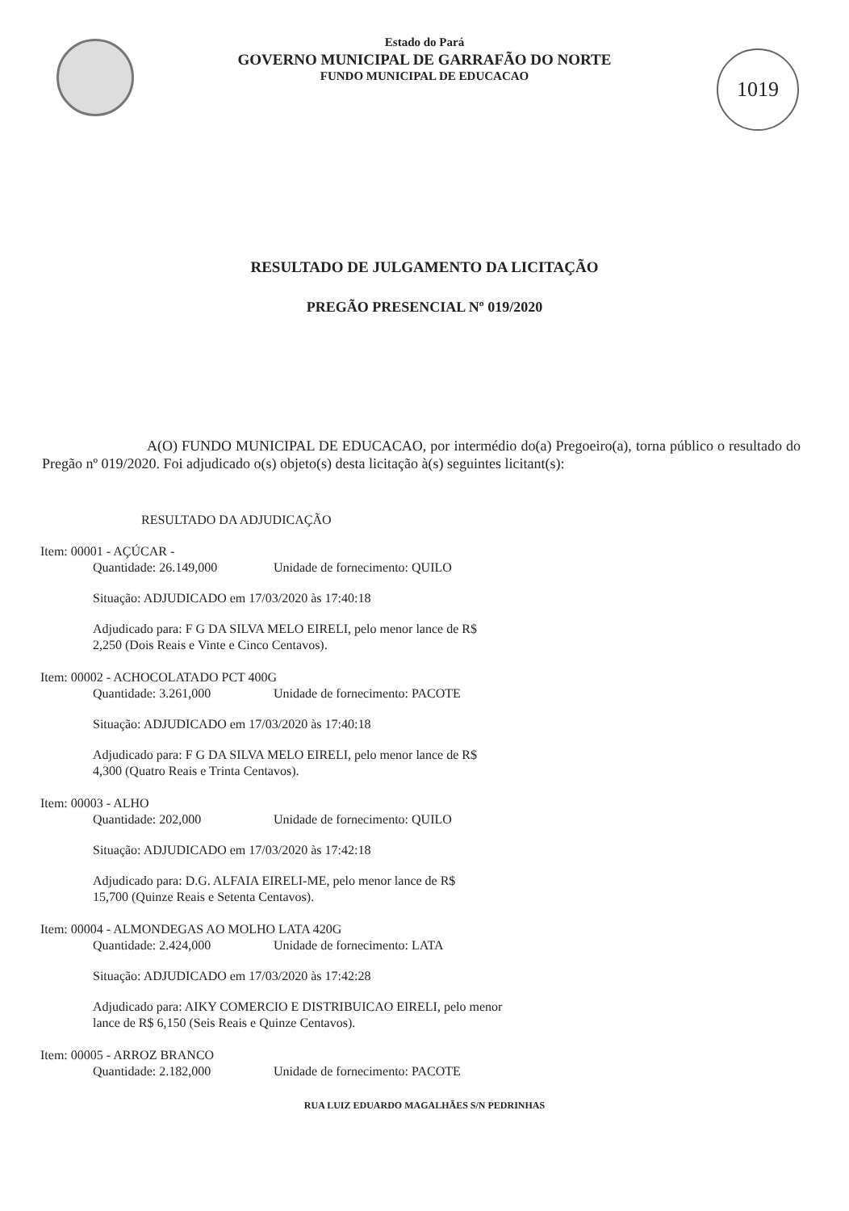1019
Estado do Pará
GOVERNO MUNICIPAL DE GARRAFÃO DO NORTE
FUNDO MUNICIPAL DE EDUCACAO
RESULTADO DE JULGAMENTO DA LICITAÇÃO
PREGÃO PRESENCIAL Nº 019/2020
A(O) FUNDO MUNICIPAL DE EDUCACAO, por intermédio do(a) Pregoeiro(a), torna público o resultado do Pregão nº 019/2020. Foi adjudicado o(s) objeto(s) desta licitação à(s) seguintes licitant(s):
RESULTADO DA ADJUDICAÇÃO
Item: 00001 - AÇÚCAR -
Quantidade: 26.149,000 Unidade de fornecimento: QUILO
Situação: ADJUDICADO em 17/03/2020 às 17:40:18
Adjudicado para: F G DA SILVA MELO EIRELI, pelo menor lance de R$
2,250 (Dois Reais e Vinte e Cinco Centavos).
Item: 00002 - ACHOCOLATADO PCT 400G
Quantidade: 3.261,000 Unidade de fornecimento: PACOTE
Situação: ADJUDICADO em 17/03/2020 às 17:40:18
Adjudicado para: F G DA SILVA MELO EIRELI, pelo menor lance de R$
4,300 (Quatro Reais e Trinta Centavos).
Item: 00003 - ALHO
Quantidade: 202,000 Unidade de fornecimento: QUILO
Situação: ADJUDICADO em 17/03/2020 às 17:42:18
Adjudicado para: D.G. ALFAIA EIRELI-ME, pelo menor lance de R$
15,700 (Quinze Reais e Setenta Centavos).
Item: 00004 - ALMONDEGAS AO MOLHO LATA 420G
Quantidade: 2.424,000 Unidade de fornecimento: LATA
Situação: ADJUDICADO em 17/03/2020 às 17:42:28
Adjudicado para: AIKY COMERCIO E DISTRIBUICAO EIRELI, pelo menor
lance de R$ 6,150 (Seis Reais e Quinze Centavos).
Item: 00005 - ARROZ BRANCO
Quantidade: 2.182,000 Unidade de fornecimento: PACOTE
RUA LUIZ EDUARDO MAGALHÃES S/N PEDRINHAS